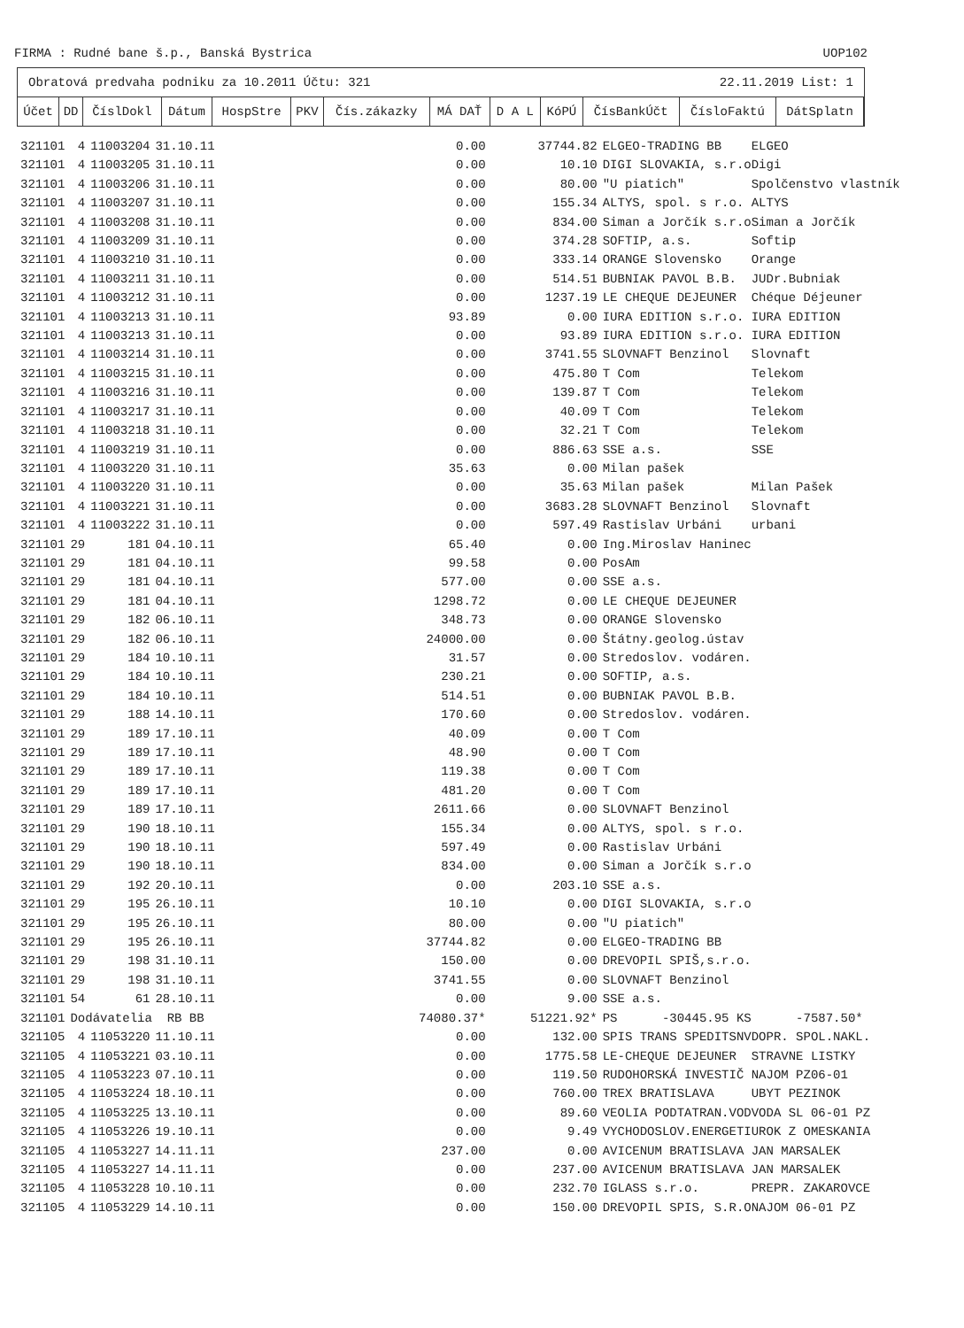FIRMA : Rudné bane š.p., Banská Bystrica UOP102
Obratová predvaha podniku za 10.2011 Účtu: 321 22.11.2019 List: 1
| Účet | DD | ČíslDokl | Dátum | HospStre | PKV | Čís.zákazky | MÁ DAŤ | D A L | KóPÚ | ČísBankÚčt | ČísloFaktú | DátSplatn |
| --- | --- | --- | --- | --- | --- | --- | --- | --- | --- | --- | --- | --- |
| 321101 | 4 | 11003204 | 31.10.11 | 0.00 | 37744.82 | ELGEO-TRADING BB ELGEO |
| 321101 | 4 | 11003205 | 31.10.11 | 0.00 | 10.10 | DIGI SLOVAKIA, s.r.oDigi |
| 321101 | 4 | 11003206 | 31.10.11 | 0.00 | 80.00 | "U piatich" Spolčenstvo vlastník |
| 321101 | 4 | 11003207 | 31.10.11 | 0.00 | 155.34 | ALTYS, spol. s r.o. ALTYS |
| 321101 | 4 | 11003208 | 31.10.11 | 0.00 | 834.00 | Siman a Jorčík s.r.oSiman a Jorčík |
| 321101 | 4 | 11003209 | 31.10.11 | 0.00 | 374.28 | SOFTIP, a.s. Softip |
| 321101 | 4 | 11003210 | 31.10.11 | 0.00 | 333.14 | ORANGE Slovensko Orange |
| 321101 | 4 | 11003211 | 31.10.11 | 0.00 | 514.51 | BUBNIAK PAVOL B.B. JUDr.Bubniak |
| 321101 | 4 | 11003212 | 31.10.11 | 0.00 | 1237.19 | LE CHEQUE DEJEUNER Chéque Déjeuner |
| 321101 | 4 | 11003213 | 31.10.11 | 93.89 | 0.00 | IURA EDITION s.r.o. IURA EDITION |
| 321101 | 4 | 11003213 | 31.10.11 | 0.00 | 93.89 | IURA EDITION s.r.o. IURA EDITION |
| 321101 | 4 | 11003214 | 31.10.11 | 0.00 | 3741.55 | SLOVNAFT Benzinol Slovnaft |
| 321101 | 4 | 11003215 | 31.10.11 | 0.00 | 475.80 | T Com Telekom |
| 321101 | 4 | 11003216 | 31.10.11 | 0.00 | 139.87 | T Com Telekom |
| 321101 | 4 | 11003217 | 31.10.11 | 0.00 | 40.09 | T Com Telekom |
| 321101 | 4 | 11003218 | 31.10.11 | 0.00 | 32.21 | T Com Telekom |
| 321101 | 4 | 11003219 | 31.10.11 | 0.00 | 886.63 | SSE a.s. SSE |
| 321101 | 4 | 11003220 | 31.10.11 | 35.63 | 0.00 | Milan pašek |
| 321101 | 4 | 11003220 | 31.10.11 | 0.00 | 35.63 | Milan pašek Milan Pašek |
| 321101 | 4 | 11003221 | 31.10.11 | 0.00 | 3683.28 | SLOVNAFT Benzinol Slovnaft |
| 321101 | 4 | 11003222 | 31.10.11 | 0.00 | 597.49 | Rastislav Urbáni urbani |
| 321101 | 29 | 181 | 04.10.11 | 65.40 | 0.00 | Ing.Miroslav Haninec |
| 321101 | 29 | 181 | 04.10.11 | 99.58 | 0.00 | PosAm |
| 321101 | 29 | 181 | 04.10.11 | 577.00 | 0.00 | SSE a.s. |
| 321101 | 29 | 181 | 04.10.11 | 1298.72 | 0.00 | LE CHEQUE DEJEUNER |
| 321101 | 29 | 182 | 06.10.11 | 348.73 | 0.00 | ORANGE Slovensko |
| 321101 | 29 | 182 | 06.10.11 | 24000.00 | 0.00 | Štátny.geolog.ústav |
| 321101 | 29 | 184 | 10.10.11 | 31.57 | 0.00 | Stredoslov. vodáren. |
| 321101 | 29 | 184 | 10.10.11 | 230.21 | 0.00 | SOFTIP, a.s. |
| 321101 | 29 | 184 | 10.10.11 | 514.51 | 0.00 | BUBNIAK PAVOL B.B. |
| 321101 | 29 | 188 | 14.10.11 | 170.60 | 0.00 | Stredoslov. vodáren. |
| 321101 | 29 | 189 | 17.10.11 | 40.09 | 0.00 | T Com |
| 321101 | 29 | 189 | 17.10.11 | 48.90 | 0.00 | T Com |
| 321101 | 29 | 189 | 17.10.11 | 119.38 | 0.00 | T Com |
| 321101 | 29 | 189 | 17.10.11 | 481.20 | 0.00 | T Com |
| 321101 | 29 | 189 | 17.10.11 | 2611.66 | 0.00 | SLOVNAFT Benzinol |
| 321101 | 29 | 190 | 18.10.11 | 155.34 | 0.00 | ALTYS, spol. s r.o. |
| 321101 | 29 | 190 | 18.10.11 | 597.49 | 0.00 | Rastislav Urbáni |
| 321101 | 29 | 190 | 18.10.11 | 834.00 | 0.00 | Siman a Jorčík s.r.o |
| 321101 | 29 | 192 | 20.10.11 | 0.00 | 203.10 | SSE a.s. |
| 321101 | 29 | 195 | 26.10.11 | 10.10 | 0.00 | DIGI SLOVAKIA, s.r.o |
| 321101 | 29 | 195 | 26.10.11 | 80.00 | 0.00 | "U piatich" |
| 321101 | 29 | 195 | 26.10.11 | 37744.82 | 0.00 | ELGEO-TRADING BB |
| 321101 | 29 | 198 | 31.10.11 | 150.00 | 0.00 | DREVOPIL SPIŠ,s.r.o. |
| 321101 | 29 | 198 | 31.10.11 | 3741.55 | 0.00 | SLOVNAFT Benzinol |
| 321101 | 54 | 61 | 28.10.11 | 0.00 | 9.00 | SSE a.s. |
| 321101 | Dodávatelia RB BB | | | 74080.37* | 51221.92* | PS -30445.95 KS -7587.50* |
| 321105 | 4 | 11053220 | 11.10.11 | 0.00 | 132.00 | SPIS TRANS SPEDITSNVDOPR. SPOL.NAKL. |
| 321105 | 4 | 11053221 | 03.10.11 | 0.00 | 1775.58 | LE-CHEQUE DEJEUNER STRAVNE LISTKY |
| 321105 | 4 | 11053223 | 07.10.11 | 0.00 | 119.50 | RUDOHORSKÁ INVESTIČ NAJOM PZ06-01 |
| 321105 | 4 | 11053224 | 18.10.11 | 0.00 | 760.00 | TREX BRATISLAVA UBYT PEZINOK |
| 321105 | 4 | 11053225 | 13.10.11 | 0.00 | 89.60 | VEOLIA PODTATRAN.VODVODA SL 06-01 PZ |
| 321105 | 4 | 11053226 | 19.10.11 | 0.00 | 9.49 | VYCHODOSLOV.ENERGETIUROK Z OMESKANIA |
| 321105 | 4 | 11053227 | 14.11.11 | 237.00 | 0.00 | AVICENUM BRATISLAVA JAN MARSALEK |
| 321105 | 4 | 11053227 | 14.11.11 | 0.00 | 237.00 | AVICENUM BRATISLAVA JAN MARSALEK |
| 321105 | 4 | 11053228 | 10.10.11 | 0.00 | 232.70 | IGLASS s.r.o. PREPR. ZAKAROVCE |
| 321105 | 4 | 11053229 | 14.10.11 | 0.00 | 150.00 | DREVOPIL SPIS, S.R.ONAJOM 06-01 PZ |